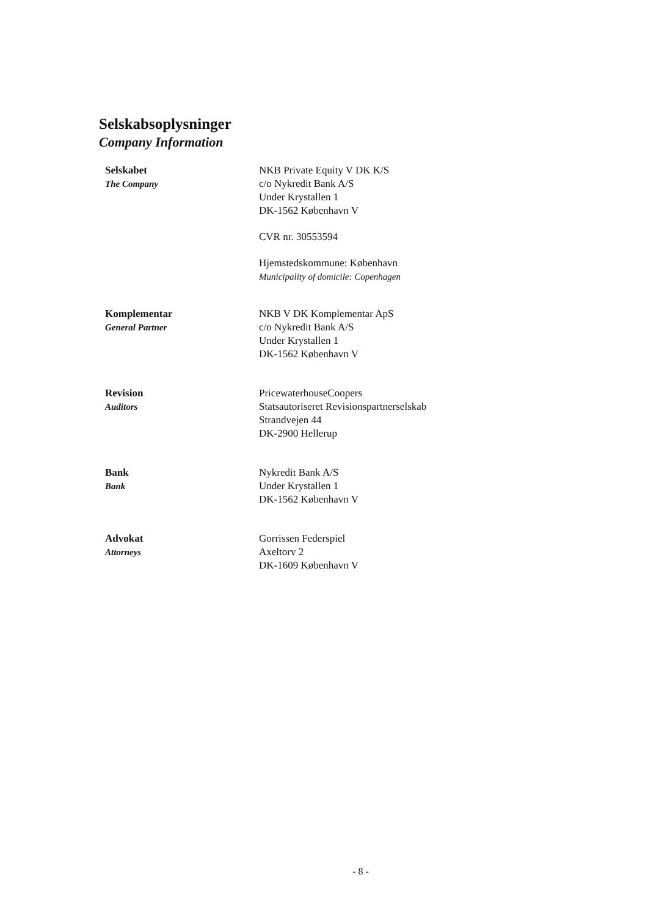Selskabsoplysninger
Company Information
Selskabet
The Company
NKB Private Equity V DK K/S
c/o Nykredit Bank A/S
Under Krystallen 1
DK-1562 København V
CVR nr. 30553594
Hjemstedskommune: København
Municipality of domicile: Copenhagen
Komplementar
General Partner
NKB V DK Komplementar ApS
c/o Nykredit Bank A/S
Under Krystallen 1
DK-1562 København V
Revision
Auditors
PricewaterhouseCoopers
Statsautoriseret Revisionspartnerselskab
Strandvejen 44
DK-2900 Hellerup
Bank
Bank
Nykredit Bank A/S
Under Krystallen 1
DK-1562 København V
Advokat
Attorneys
Gorrissen Federspiel
Axeltorv 2
DK-1609 København V
- 8 -